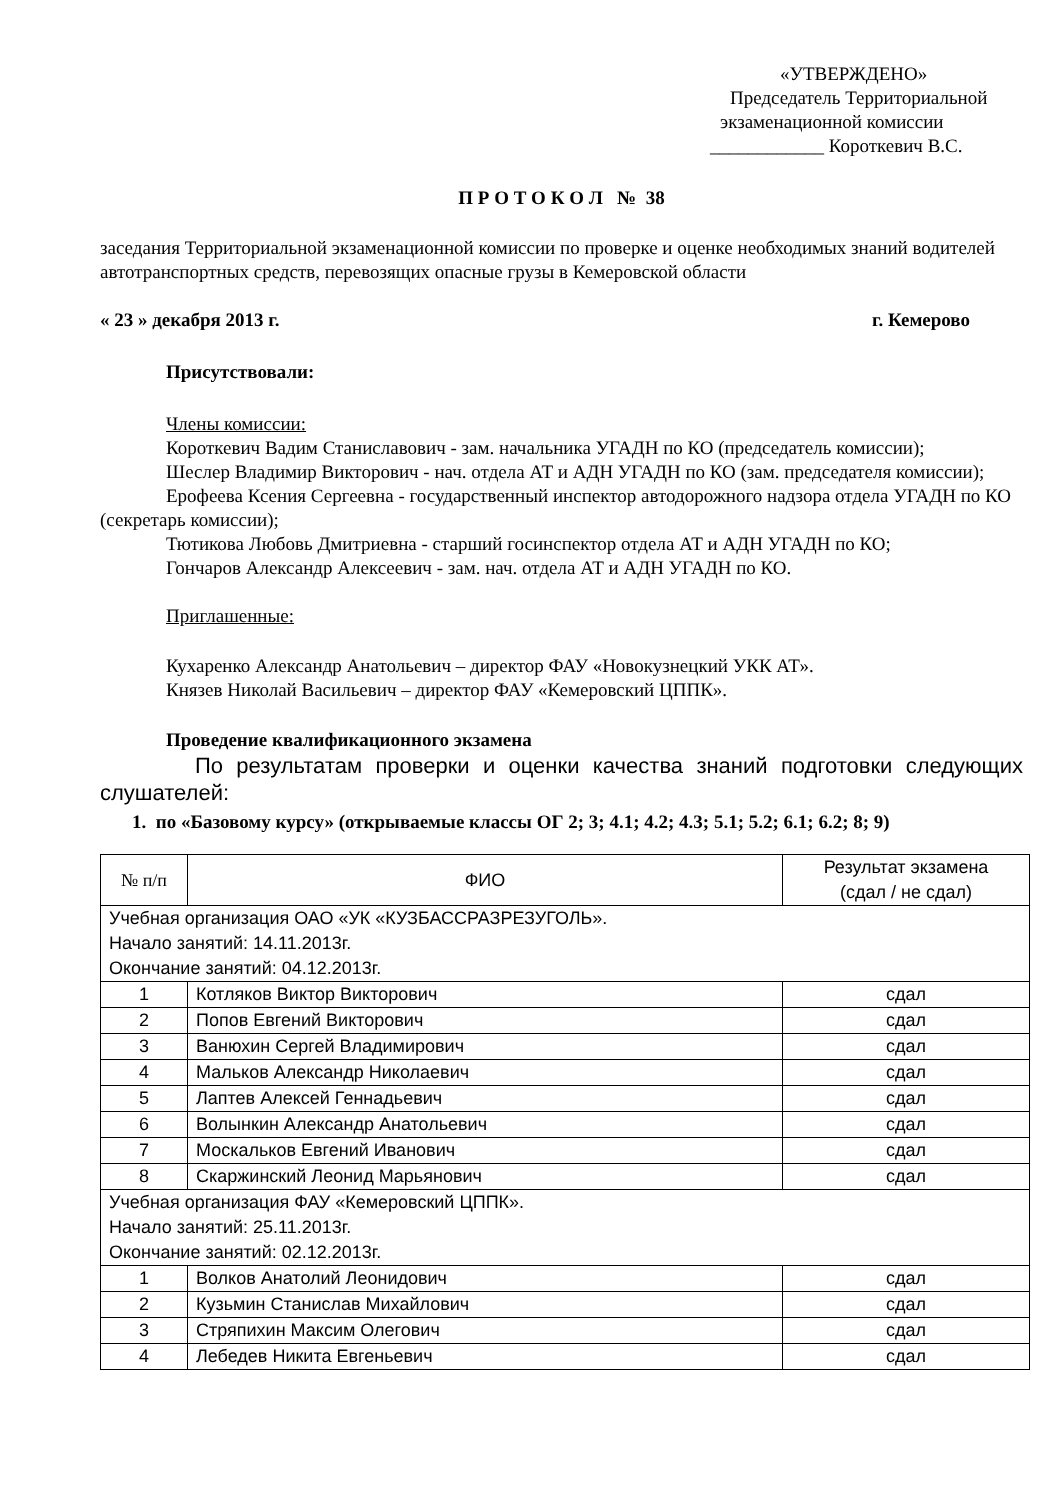«УТВЕРЖДЕНО»
Председатель Территориальной
экзаменационной комиссии
____________ Короткевич В.С.
П Р О Т О К О Л № 38
заседания Территориальной экзаменационной комиссии по проверке и оценке необходимых знаний водителей автотранспортных средств, перевозящих опасные грузы в Кемеровской области
« 23 » декабря 2013 г. г. Кемерово
Присутствовали:
Члены комиссии:
Короткевич Вадим Станиславович - зам. начальника УГАДН по КО (председатель комиссии);
Шеслер Владимир Викторович - нач. отдела АТ и АДН УГАДН по КО (зам. председателя комиссии);
Ерофеева Ксения Сергеевна - государственный инспектор автодорожного надзора отдела УГАДН по КО (секретарь комиссии);
Тютикова Любовь Дмитриевна - старший госинспектор отдела АТ и АДН УГАДН по КО;
Гончаров Александр Алексеевич - зам. нач. отдела АТ и АДН УГАДН по КО.
Приглашенные:
Кухаренко Александр Анатольевич – директор ФАУ «Новокузнецкий УКК АТ».
Князев Николай Васильевич – директор ФАУ «Кемеровский ЦППК».
Проведение квалификационного экзамена
По результатам проверки и оценки качества знаний подготовки следующих слушателей:
1. по «Базовому курсу» (открываемые классы ОГ 2; 3; 4.1; 4.2; 4.3; 5.1; 5.2; 6.1; 6.2; 8; 9)
| № п/п | ФИО | Результат экзамена (сдал / не сдал) |
| --- | --- | --- |
| Учебная организация ОАО «УК «КУЗБАССРАЗРЕЗУГОЛЬ». Начало занятий: 14.11.2013г. Окончание занятий: 04.12.2013г. | | |
| 1 | Котляков Виктор Викторович | сдал |
| 2 | Попов Евгений Викторович | сдал |
| 3 | Ванюхин Сергей Владимирович | сдал |
| 4 | Мальков Александр Николаевич | сдал |
| 5 | Лаптев Алексей Геннадьевич | сдал |
| 6 | Волынкин Александр Анатольевич | сдал |
| 7 | Москальков Евгений Иванович | сдал |
| 8 | Скаржинский Леонид Марьянович | сдал |
| Учебная организация ФАУ «Кемеровский ЦППК». Начало занятий: 25.11.2013г. Окончание занятий: 02.12.2013г. | | |
| 1 | Волков Анатолий Леонидович | сдал |
| 2 | Кузьмин Станислав Михайлович | сдал |
| 3 | Стряпихин Максим Олегович | сдал |
| 4 | Лебедев Никита Евгеньевич | сдал |